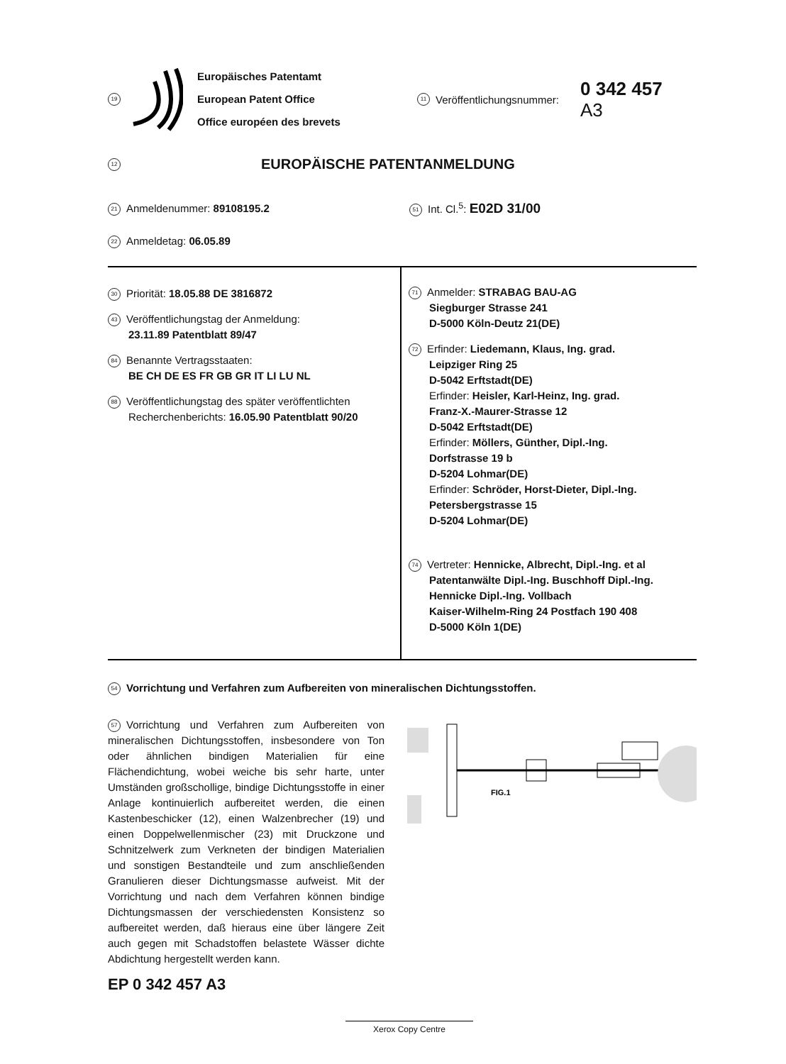19
Europäisches Patentamt
European Patent Office
Office européen des brevets
11 Veröffentlichungsnummer:
0 342 457
A3
12 EUROPÄISCHE PATENTANMELDUNG
21 Anmeldenummer: 89108195.2
22 Anmeldetag: 06.05.89
51 Int. Cl.<sup>5</sup>: E02D 31/00
30 Priorität: 18.05.88 DE 3816872
43 Veröffentlichungstag der Anmeldung:
23.11.89 Patentblatt 89/47
84 Benannte Vertragsstaaten:
BE CH DE ES FR GB GR IT LI LU NL
88 Veröffentlichungstag des später veröffentlichten
Recherchenberichts: 16.05.90 Patentblatt 90/20
71 Anmelder: STRABAG BAU-AG
Siegburger Strasse 241
D-5000 Köln-Deutz 21(DE)
72 Erfinder: Liedemann, Klaus, Ing. grad.
Leipziger Ring 25
D-5042 Erftstadt(DE)
Erfinder: Heisler, Karl-Heinz, Ing. grad.
Franz-X.-Maurer-Strasse 12
D-5042 Erftstadt(DE)
Erfinder: Möllers, Günther, Dipl.-Ing.
Dorfstrasse 19 b
D-5204 Lohmar(DE)
Erfinder: Schröder, Horst-Dieter, Dipl.-Ing.
Petersbergstrasse 15
D-5204 Lohmar(DE)
74 Vertreter: Hennicke, Albrecht, Dipl.-Ing. et al
Patentanwälte Dipl.-Ing. Buschhoff Dipl.-Ing.
Hennicke Dipl.-Ing. Vollbach
Kaiser-Wilhelm-Ring 24 Postfach 190 408
D-5000 Köln 1(DE)
54 Vorrichtung und Verfahren zum Aufbereiten von mineralischen Dichtungsstoffen.
57 Vorrichtung und Verfahren zum Aufbereiten von mineralischen Dichtungsstoffen, insbesondere von Ton oder ähnlichen bindigen Materialien für eine Flächendichtung, wobei weiche bis sehr harte, unter Umständen großschollige, bindige Dichtungsstoffe in einer Anlage kontinuierlich aufbereitet werden, die einen Kastenbeschicker (12), einen Walzenbrecher (19) und einen Doppelwellenmischer (23) mit Druckzone und Schnitzelwerk zum Verkneten der bindigen Materialien und sonstigen Bestandteile und zum anschließenden Granulieren dieser Dichtungsmasse aufweist. Mit der Vorrichtung und nach dem Verfahren können bindige Dichtungsmassen der verschiedensten Konsistenz so aufbereitet werden, daß hieraus eine über längere Zeit auch gegen mit Schadstoffen belastete Wässer dichte Abdichtung hergestellt werden kann.
FIG.1
EP 0 342 457 A3
Xerox Copy Centre